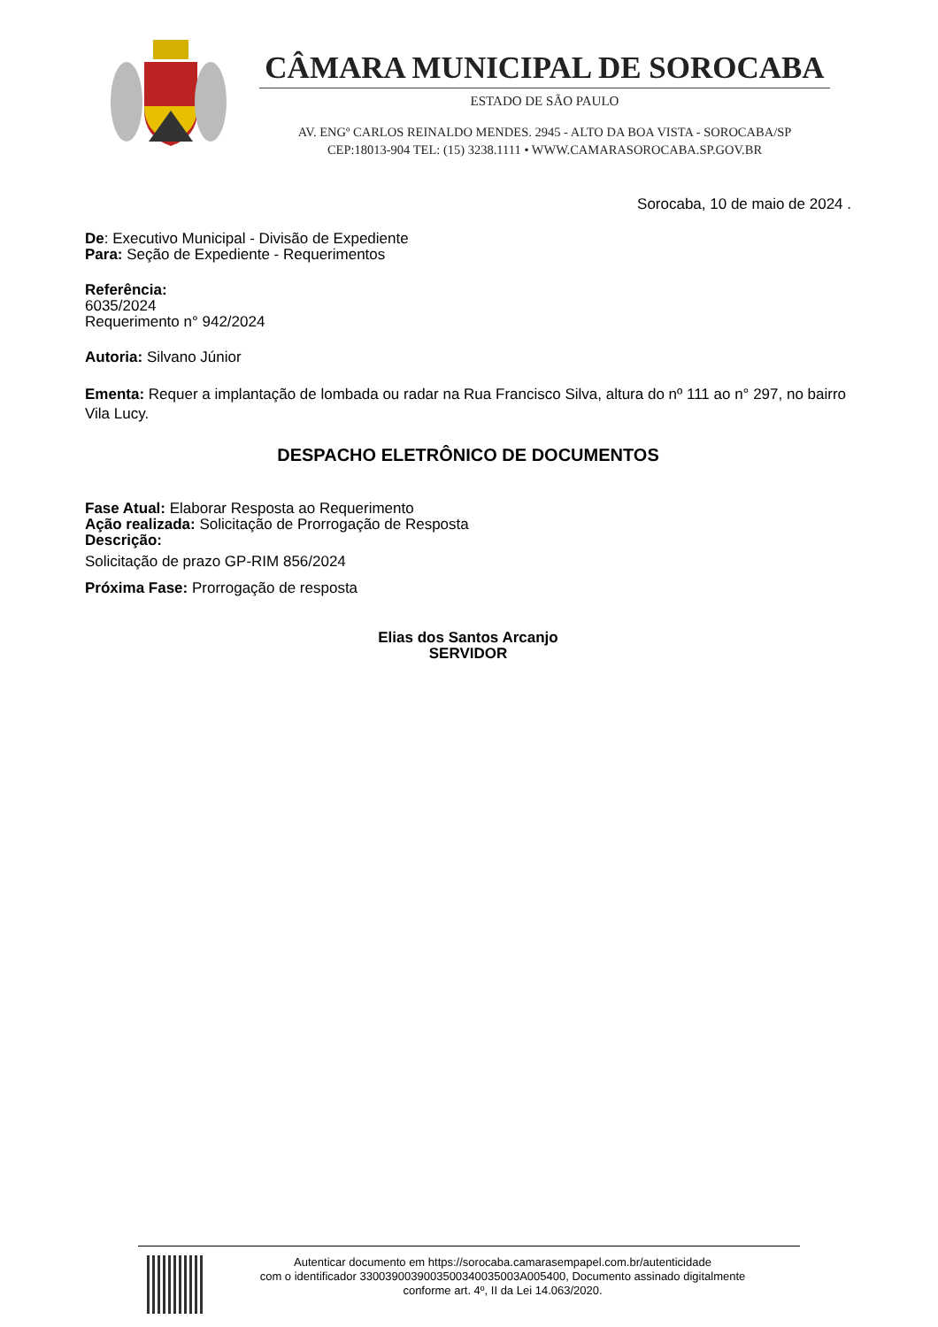CÂMARA MUNICIPAL DE SOROCABA
ESTADO DE SÃO PAULO
AV. ENGº CARLOS REINALDO MENDES. 2945 - ALTO DA BOA VISTA - SOROCABA/SP
CEP:18013-904 TEL: (15) 3238.1111 • WWW.CAMARASOROCABA.SP.GOV.BR
Sorocaba, 10 de maio de 2024 .
De: Executivo Municipal - Divisão de Expediente
Para: Seção de Expediente - Requerimentos
Referência:
6035/2024
Requerimento n° 942/2024
Autoria: Silvano Júnior
Ementa: Requer a implantação de lombada ou radar na Rua Francisco Silva, altura do nº 111 ao n° 297, no bairro Vila Lucy.
DESPACHO ELETRÔNICO DE DOCUMENTOS
Fase Atual: Elaborar Resposta ao Requerimento
Ação realizada: Solicitação de Prorrogação de Resposta
Descrição:
Solicitação de prazo GP-RIM 856/2024
Próxima Fase: Prorrogação de resposta
Elias dos Santos Arcanjo
SERVIDOR
Autenticar documento em https://sorocaba.camarasempapel.com.br/autenticidade
com o identificador 3300390039003500340035003A005400, Documento assinado digitalmente
conforme art. 4º, II da Lei 14.063/2020.